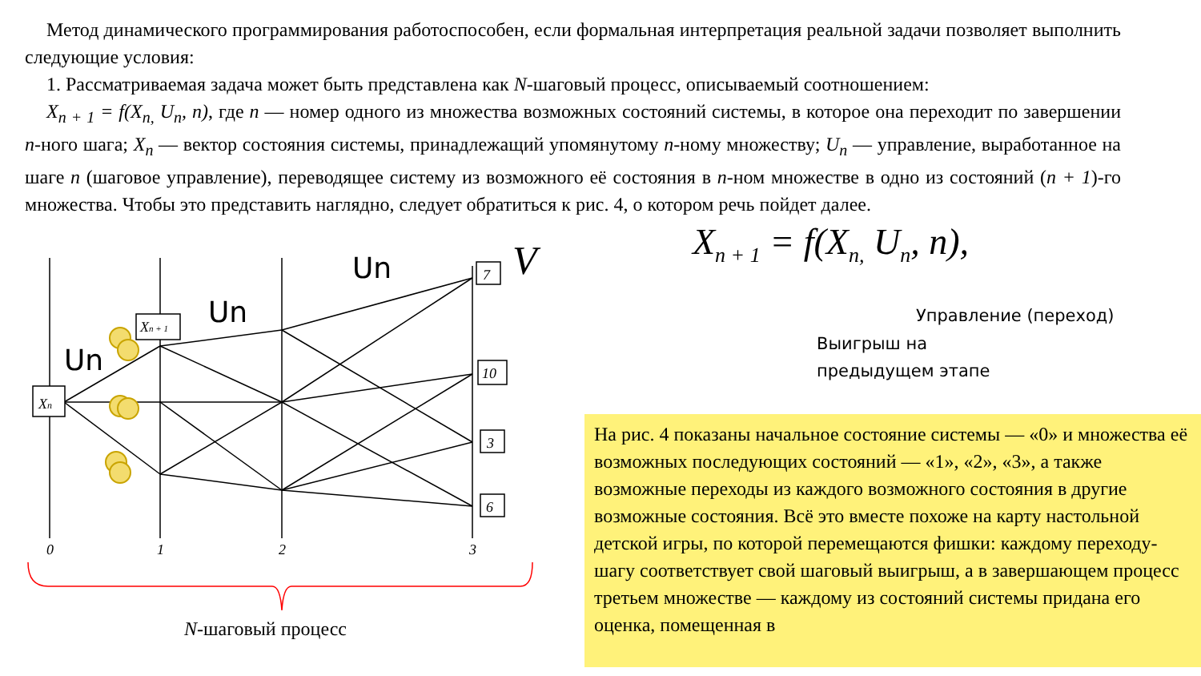Метод динамического программирования работоспособен, если формальная интерпретация реальной задачи позволяет выполнить следующие условия:
1. Рассматриваемая задача может быть представлена как N-шаговый процесс, описываемый соотношением:
X<sub>n + 1</sub> = f(X<sub>n,</sub> U<sub>n</sub>, n), где n — номер одного из множества возможных состояний системы, в которое она переходит по завершении n-ного шага; X<sub>n</sub> — вектор состояния системы, принадлежащий упомянутому n-ному множеству; U<sub>n</sub> — управление, выработанное на шаге n (шаговое управление), переводящее систему из возможного её состояния в n-ном множестве в одно из состояний (n + 1)-го множества. Чтобы это представить наглядно, следует обратиться к рис. 4, о котором речь пойдет далее.
Xn
Xn + 1
7
10
3
6
0
1
2
3
Un
Un
Un
V
N-шаговый процесс
X<sub>n + 1</sub> = f(X<sub>n,</sub> U<sub>n</sub>, n),
Управление (переход)
Выигрыш на
предыдущем этапе
На рис. 4 показаны начальное состояние системы — «0» и множества её возможных последующих состояний — «1», «2», «3», а также возможные переходы из каждого возможного состояния в другие возможные состояния. Всё это вместе похоже на карту настольной детской игры, по которой перемещаются фишки: каждому переходу-шагу соответствует свой шаговый выигрыш, а в завершающем процесс третьем множестве — каждому из состояний системы придана его оценка, помещенная в